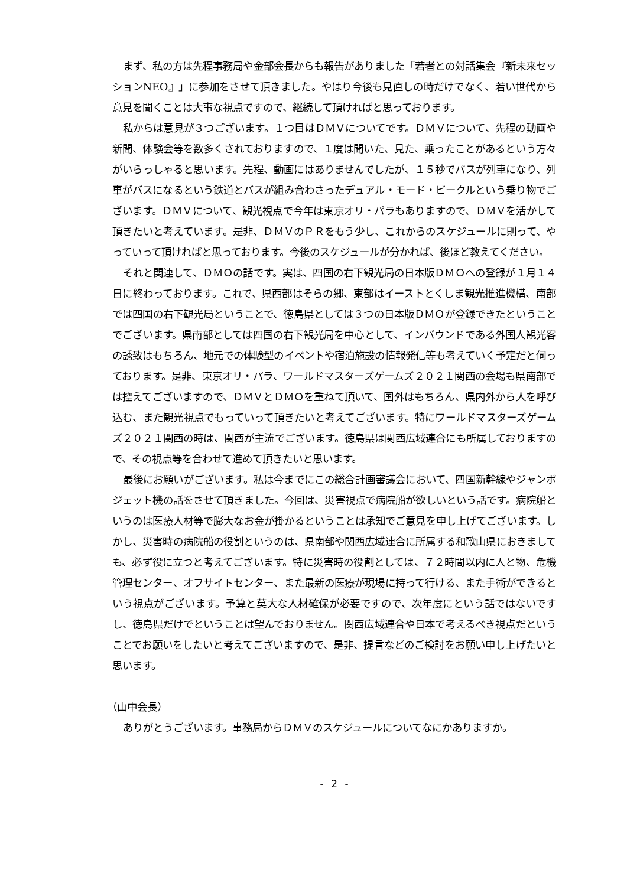まず、私の方は先程事務局や金部会長からも報告がありました「若者との対話集会『新未来セッションNEO』」に参加をさせて頂きました。やはり今後も見直しの時だけでなく、若い世代から意見を聞くことは大事な視点ですので、継続して頂ければと思っております。
私からは意見が３つございます。１つ目はＤＭＶについてです。ＤＭＶについて、先程の動画や新聞、体験会等を数多くされておりますので、１度は聞いた、見た、乗ったことがあるという方々がいらっしゃると思います。先程、動画にはありませんでしたが、１５秒でバスが列車になり、列車がバスになるという鉄道とバスが組み合わさったデュアル・モード・ビークルという乗り物でございます。ＤＭＶについて、観光視点で今年は東京オリ・パラもありますので、ＤＭＶを活かして頂きたいと考えています。是非、ＤＭＶのＰＲをもう少し、これからのスケジュールに則って、やっていって頂ければと思っております。今後のスケジュールが分かれば、後ほど教えてください。
それと関連して、ＤＭＯの話です。実は、四国の右下観光局の日本版ＤＭＯへの登録が１月１４日に終わっております。これで、県西部はそらの郷、東部はイーストとくしま観光推進機構、南部では四国の右下観光局ということで、徳島県としては３つの日本版ＤＭＯが登録できたということでございます。県南部としては四国の右下観光局を中心として、インバウンドである外国人観光客の誘致はもちろん、地元での体験型のイベントや宿泊施設の情報発信等も考えていく予定だと伺っております。是非、東京オリ・パラ、ワールドマスターズゲームズ２０２１関西の会場も県南部では控えてございますので、ＤＭＶとＤＭＯを重ねて頂いて、国外はもちろん、県内外から人を呼び込む、また観光視点でもっていって頂きたいと考えてございます。特にワールドマスターズゲームズ２０２１関西の時は、関西が主流でございます。徳島県は関西広域連合にも所属しておりますので、その視点等を合わせて進めて頂きたいと思います。
最後にお願いがございます。私は今までにこの総合計画審議会において、四国新幹線やジャンボジェット機の話をさせて頂きました。今回は、災害視点で病院船が欲しいという話です。病院船というのは医療人材等で膨大なお金が掛かるということは承知でご意見を申し上げてございます。しかし、災害時の病院船の役割というのは、県南部や関西広域連合に所属する和歌山県におきましても、必ず役に立つと考えてございます。特に災害時の役割としては、７２時間以内に人と物、危機管理センター、オフサイトセンター、また最新の医療が現場に持って行ける、また手術ができるという視点がございます。予算と莫大な人材確保が必要ですので、次年度にという話ではないですし、徳島県だけでということは望んでおりません。関西広域連合や日本で考えるべき視点だということでお願いをしたいと考えてございますので、是非、提言などのご検討をお願い申し上げたいと思います。
（山中会長）
ありがとうございます。事務局からＤＭＶのスケジュールについてなにかありますか。
- 2 -